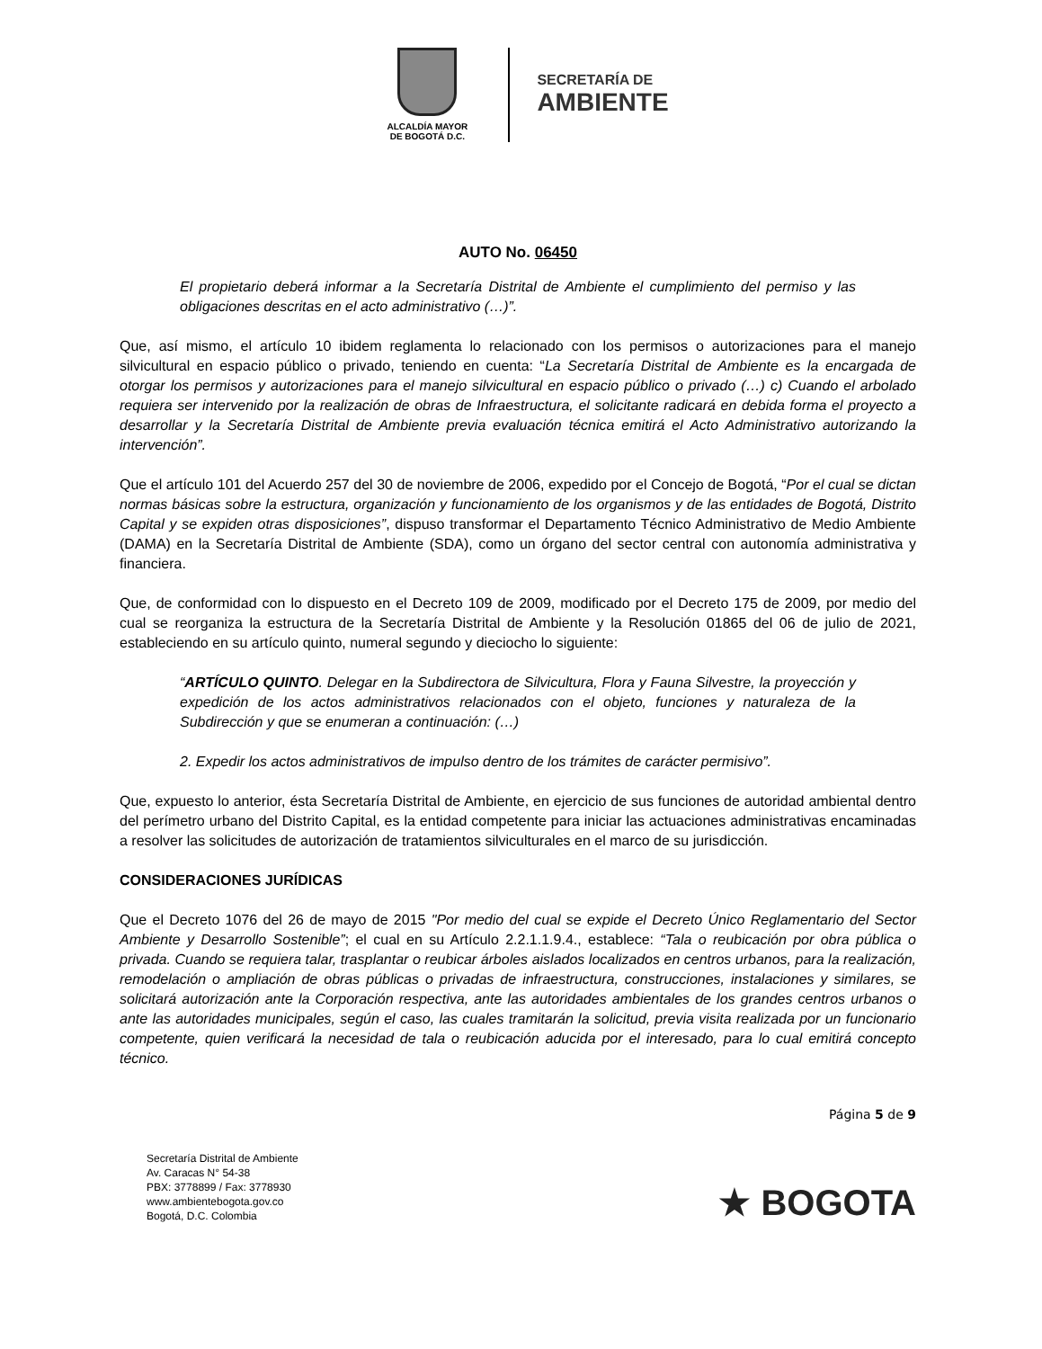ALCALDÍA MAYOR
DE BOGOTÁ D.C.
SECRETARÍA DE
AMBIENTE
AUTO No. 06450
El propietario deberá informar a la Secretaría Distrital de Ambiente el cumplimiento del permiso y las obligaciones descritas en el acto administrativo (…)”.
Que, así mismo, el artículo 10 ibidem reglamenta lo relacionado con los permisos o autorizaciones para el manejo silvicultural en espacio público o privado, teniendo en cuenta: “La Secretaría Distrital de Ambiente es la encargada de otorgar los permisos y autorizaciones para el manejo silvicultural en espacio público o privado (…) c) Cuando el arbolado requiera ser intervenido por la realización de obras de Infraestructura, el solicitante radicará en debida forma el proyecto a desarrollar y la Secretaría Distrital de Ambiente previa evaluación técnica emitirá el Acto Administrativo autorizando la intervención”.
Que el artículo 101 del Acuerdo 257 del 30 de noviembre de 2006, expedido por el Concejo de Bogotá, “Por el cual se dictan normas básicas sobre la estructura, organización y funcionamiento de los organismos y de las entidades de Bogotá, Distrito Capital y se expiden otras disposiciones”, dispuso transformar el Departamento Técnico Administrativo de Medio Ambiente (DAMA) en la Secretaría Distrital de Ambiente (SDA), como un órgano del sector central con autonomía administrativa y financiera.
Que, de conformidad con lo dispuesto en el Decreto 109 de 2009, modificado por el Decreto 175 de 2009, por medio del cual se reorganiza la estructura de la Secretaría Distrital de Ambiente y la Resolución 01865 del 06 de julio de 2021, estableciendo en su artículo quinto, numeral segundo y dieciocho lo siguiente:
“ARTÍCULO QUINTO. Delegar en la Subdirectora de Silvicultura, Flora y Fauna Silvestre, la proyección y expedición de los actos administrativos relacionados con el objeto, funciones y naturaleza de la Subdirección y que se enumeran a continuación: (…)
2. Expedir los actos administrativos de impulso dentro de los trámites de carácter permisivo”.
Que, expuesto lo anterior, ésta Secretaría Distrital de Ambiente, en ejercicio de sus funciones de autoridad ambiental dentro del perímetro urbano del Distrito Capital, es la entidad competente para iniciar las actuaciones administrativas encaminadas a resolver las solicitudes de autorización de tratamientos silviculturales en el marco de su jurisdicción.
CONSIDERACIONES JURÍDICAS
Que el Decreto 1076 del 26 de mayo de 2015 "Por medio del cual se expide el Decreto Único Reglamentario del Sector Ambiente y Desarrollo Sostenible”; el cual en su Artículo 2.2.1.1.9.4., establece: “Tala o reubicación por obra pública o privada. Cuando se requiera talar, trasplantar o reubicar árboles aislados localizados en centros urbanos, para la realización, remodelación o ampliación de obras públicas o privadas de infraestructura, construcciones, instalaciones y similares, se solicitará autorización ante la Corporación respectiva, ante las autoridades ambientales de los grandes centros urbanos o ante las autoridades municipales, según el caso, las cuales tramitarán la solicitud, previa visita realizada por un funcionario competente, quien verificará la necesidad de tala o reubicación aducida por el interesado, para lo cual emitirá concepto técnico.
Página 5 de 9
Secretaría Distrital de Ambiente
Av. Caracas N° 54-38
PBX: 3778899 / Fax: 3778930
www.ambientebogota.gov.co
Bogotá, D.C. Colombia
★ BOGOTA